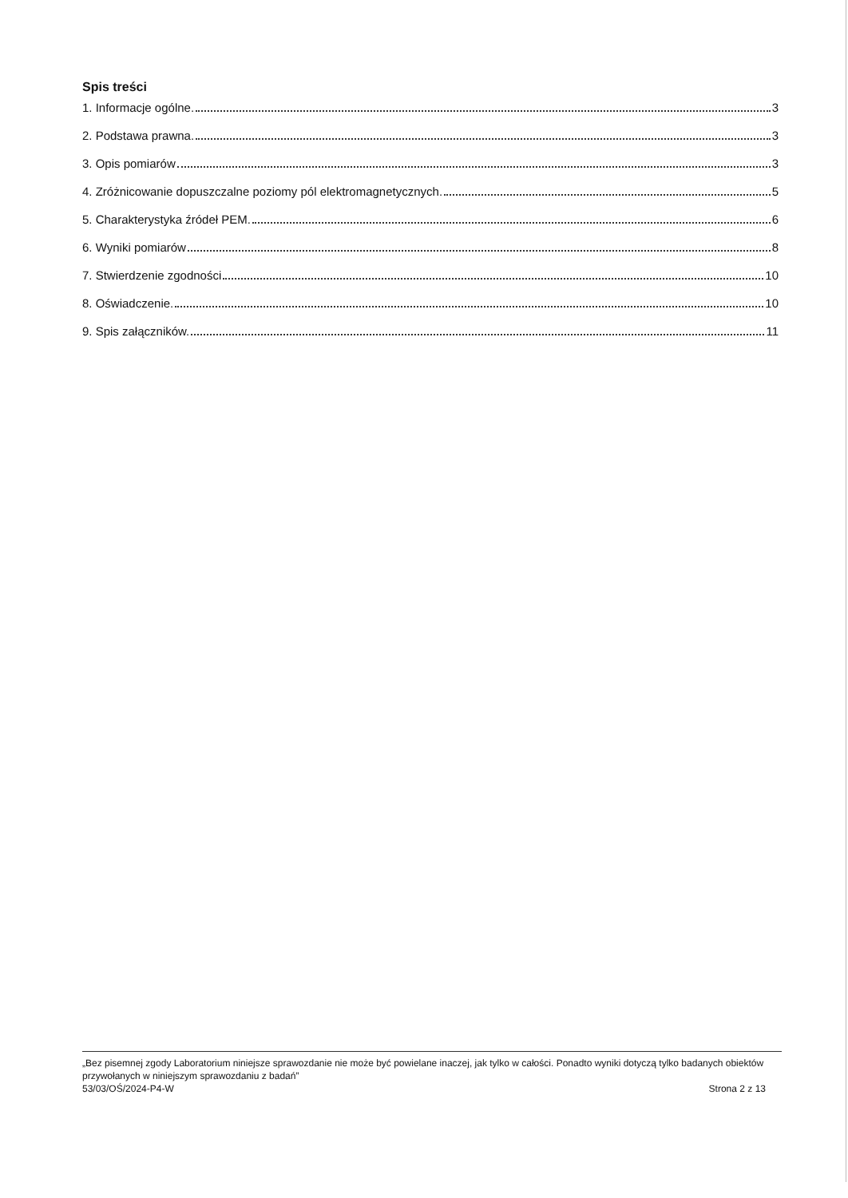Spis treści
1. Informacje ogólne. 3
2. Podstawa prawna. 3
3. Opis pomiarów 3
4. Zróżnicowanie dopuszczalne poziomy pól elektromagnetycznych. 5
5. Charakterystyka źródeł PEM. 6
6. Wyniki pomiarów 8
7. Stwierdzenie zgodności 10
8. Oświadczenie. 10
9. Spis załączników. 11
„Bez pisemnej zgody Laboratorium niniejsze sprawozdanie nie może być powielane inaczej, jak tylko w całości. Ponadto wyniki dotyczą tylko badanych obiektów przywołanych w niniejszym sprawozdaniu z badań”
53/03/OŚ/2024-P4-W Strona 2 z 13